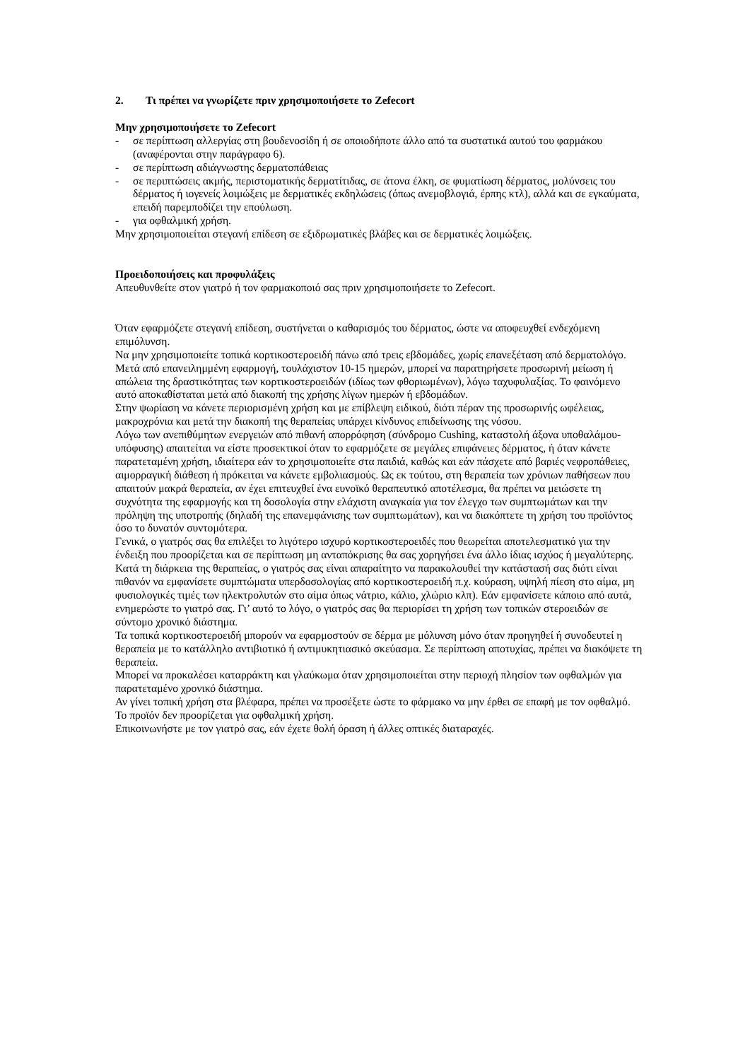2. Τι πρέπει να γνωρίζετε πριν χρησιμοποιήσετε το Zefecort
Μην χρησιμοποιήσετε το Zefecort
- σε περίπτωση αλλεργίας στη βουδενοσίδη ή σε οποιοδήποτε άλλο από τα συστατικά αυτού του φαρμάκου (αναφέρονται στην παράγραφο 6).
- σε περίπτωση αδιάγνωστης δερματοπάθειας
- σε περιπτώσεις ακμής, περιστοματικής δερματίτιδας, σε άτονα έλκη, σε φυματίωση δέρματος, μολύνσεις του δέρματος ή ιογενείς λοιμώξεις με δερματικές εκδηλώσεις (όπως ανεμοβλογιά, έρπης κτλ), αλλά και σε εγκαύματα, επειδή παρεμποδίζει την επούλωση.
- για οφθαλμική χρήση.
Μην χρησιμοποιείται στεγανή επίδεση σε εξιδρωματικές βλάβες και σε δερματικές λοιμώξεις.
Προειδοποιήσεις και προφυλάξεις
Απευθυνθείτε στον γιατρό ή τον φαρμακοποιό σας πριν χρησιμοποιήσετε το Zefecort.
Όταν εφαρμόζετε στεγανή επίδεση, συστήνεται ο καθαρισμός του δέρματος, ώστε να αποφευχθεί ενδεχόμενη επιμόλυνση.
Να μην χρησιμοποιείτε τοπικά κορτικοστεροειδή πάνω από τρεις εβδομάδες, χωρίς επανεξέταση από δερματολόγο.
Μετά από επανειλημμένη εφαρμογή, τουλάχιστον 10-15 ημερών, μπορεί να παρατηρήσετε προσωρινή μείωση ή απώλεια της δραστικότητας των κορτικοστεροειδών (ιδίως των φθοριωμένων), λόγω ταχυφυλαξίας. Το φαινόμενο αυτό αποκαθίσταται μετά από διακοπή της χρήσης λίγων ημερών ή εβδομάδων.
Στην ψωρίαση να κάνετε περιορισμένη χρήση και με επίβλεψη ειδικού, διότι πέραν της προσωρινής ωφέλειας, μακροχρόνια και μετά την διακοπή της θεραπείας υπάρχει κίνδυνος επιδείνωσης της νόσου.
Λόγω των ανεπιθύμητων ενεργειών από πιθανή απορρόφηση (σύνδρομο Cushing, καταστολή άξονα υποθαλάμου-υπόφυσης) απαιτείται να είστε προσεκτικοί όταν το εφαρμόζετε σε μεγάλες επιφάνειες δέρματος, ή όταν κάνετε παρατεταμένη χρήση, ιδιαίτερα εάν το χρησιμοποιείτε στα παιδιά, καθώς και εάν πάσχετε από βαριές νεφροπάθειες, αιμορραγική διάθεση ή πρόκειται να κάνετε εμβολιασμούς. Ως εκ τούτου, στη θεραπεία των χρόνιων παθήσεων που απαιτούν μακρά θεραπεία, αν έχει επιτευχθεί ένα ευνοϊκό θεραπευτικό αποτέλεσμα, θα πρέπει να μειώσετε τη συχνότητα της εφαρμογής και τη δοσολογία στην ελάχιστη αναγκαία για τον έλεγχο των συμπτωμάτων και την πρόληψη της υποτροπής (δηλαδή της επανεμφάνισης των συμπτωμάτων), και να διακόπτετε τη χρήση του προϊόντος όσο το δυνατόν συντομότερα.
Γενικά, ο γιατρός σας θα επιλέξει το λιγότερο ισχυρό κορτικοστεροειδές που θεωρείται αποτελεσματικό για την ένδειξη που προορίζεται και σε περίπτωση μη ανταπόκρισης θα σας χορηγήσει ένα άλλο ίδιας ισχύος ή μεγαλύτερης.
Κατά τη διάρκεια της θεραπείας, ο γιατρός σας είναι απαραίτητο να παρακολουθεί την κατάστασή σας διότι είναι πιθανόν να εμφανίσετε συμπτώματα υπερδοσολογίας από κορτικοστεροειδή π.χ. κούραση, υψηλή πίεση στο αίμα, μη φυσιολογικές τιμές των ηλεκτρολυτών στο αίμα όπως νάτριο, κάλιο, χλώριο κλπ). Εάν εμφανίσετε κάποιο από αυτά, ενημερώστε το γιατρό σας. Γι’ αυτό το λόγο, ο γιατρός σας θα περιορίσει τη χρήση των τοπικών στεροειδών σε σύντομο χρονικό διάστημα.
Τα τοπικά κορτικοστεροειδή μπορούν να εφαρμοστούν σε δέρμα με μόλυνση μόνο όταν προηγηθεί ή συνοδευτεί η θεραπεία με το κατάλληλο αντιβιοτικό ή αντιμυκητιασικό σκεύασμα. Σε περίπτωση αποτυχίας, πρέπει να διακόψετε τη θεραπεία.
Μπορεί να προκαλέσει καταρράκτη και γλαύκωμα όταν χρησιμοποιείται στην περιοχή πλησίον των οφθαλμών για παρατεταμένο χρονικό διάστημα.
Αν γίνει τοπική χρήση στα βλέφαρα, πρέπει να προσέξετε ώστε το φάρμακο να μην έρθει σε επαφή με τον οφθαλμό. Το προϊόν δεν προορίζεται για οφθαλμική χρήση.
Επικοινωνήστε με τον γιατρό σας, εάν έχετε θολή όραση ή άλλες οπτικές διαταραχές.